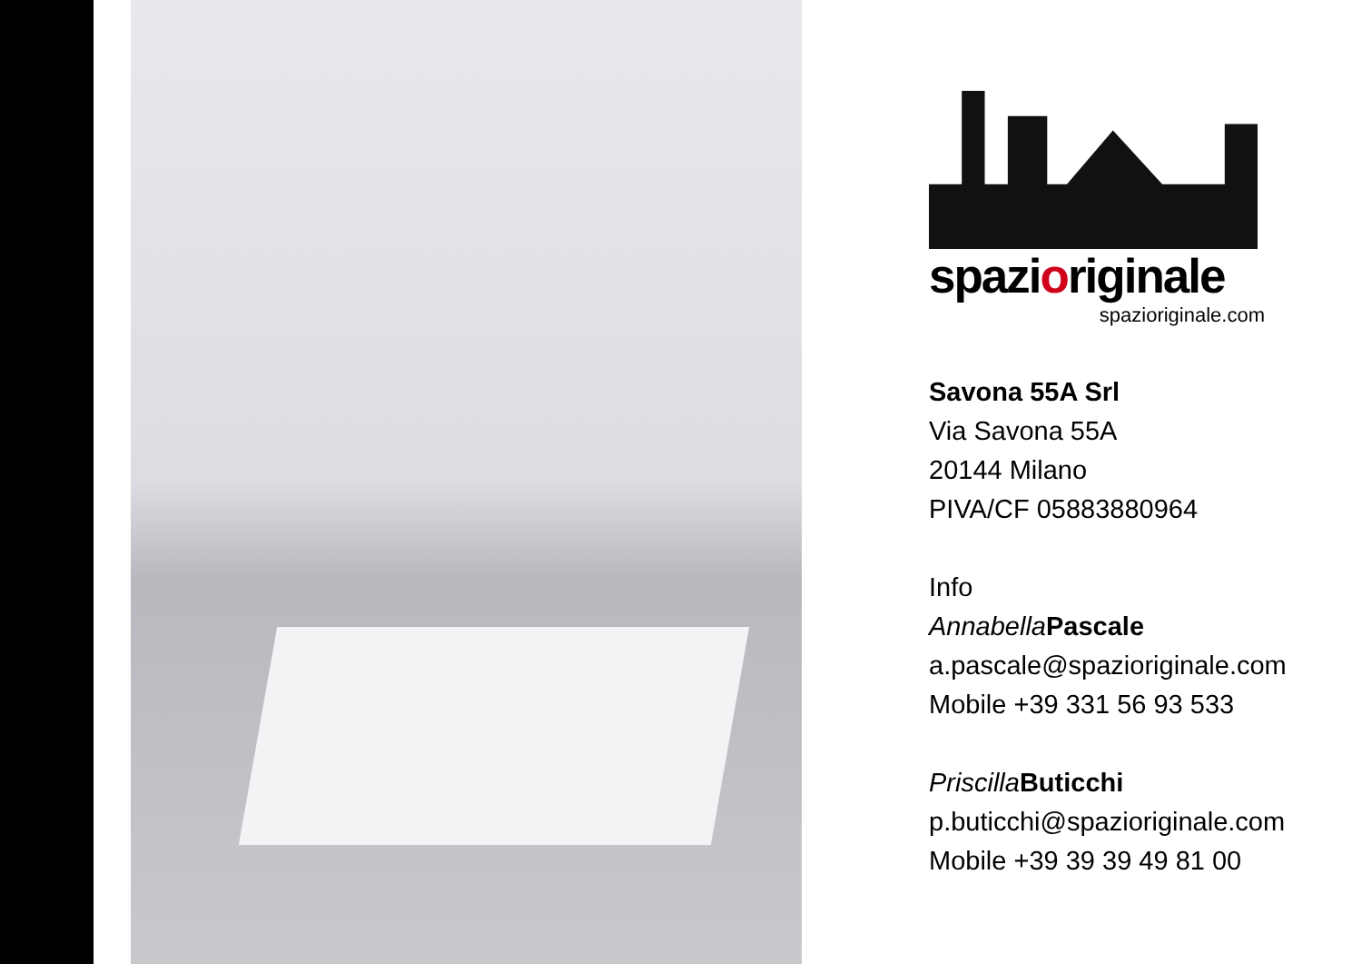spazioriginale
spazioriginale.com
Savona 55A Srl
Via Savona 55A
20144 Milano
PIVA/CF 05883880964
Info
Annabella Pascale
a.pascale@spazioriginale.com
Mobile +39 331 56 93 533
Priscilla Buticchi
p.buticchi@spazioriginale.com
Mobile +39 39 39 49 81 00